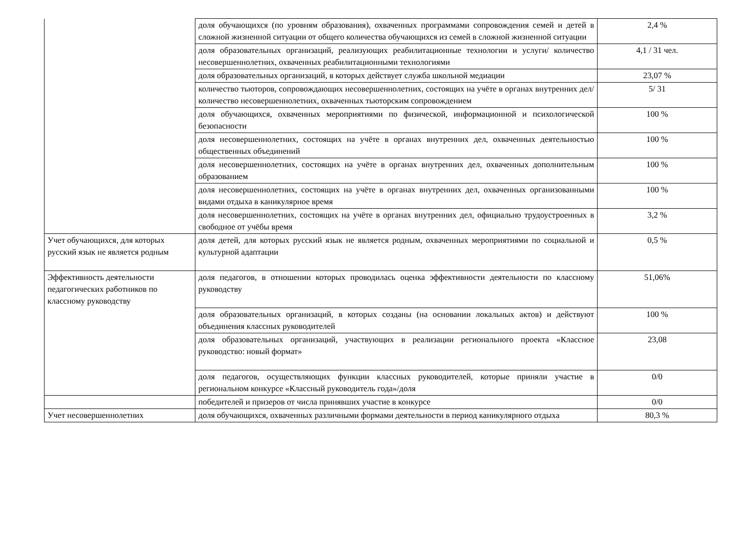| | доля обучающихся (по уровням образования), охваченных программами сопровождения семей и детей в сложной жизненной ситуации от общего количества обучающихся из семей в сложной жизненной ситуации | 2,4 % |
| | доля образовательных организаций, реализующих реабилитационные технологии и услуги/ количество несовершеннолетних, охваченных реабилитационными технологиями | 4,1 / 31 чел. |
| | доля образовательных организаций, в которых действует служба школьной медиации | 23,07 % |
| | количество тьюторов, сопровождающих несовершеннолетних, состоящих на учёте в органах внутренних дел/количество несовершеннолетних, охваченных тьюторским сопровождением | 5/ 31 |
| | доля обучающихся, охваченных мероприятиями по физической, информационной и психологической безопасности | 100 % |
| | доля несовершеннолетних, состоящих на учёте в органах внутренних дел, охваченных деятельностью общественных объединений | 100 % |
| | доля несовершеннолетних, состоящих на учёте в органах внутренних дел, охваченных дополнительным образованием | 100 % |
| | доля несовершеннолетних, состоящих на учёте в органах внутренних дел, охваченных организованными видами отдыха в каникулярное время | 100 % |
| | доля несовершеннолетних, состоящих на учёте в органах внутренних дел, официально трудоустроенных в свободное от учёбы время | 3,2 % |
| Учет обучающихся, для которых русский язык не является родным | доля детей, для которых русский язык не является родным, охваченных мероприятиями по социальной и культурной адаптации | 0,5 % |
| Эффективность деятельности педагогических работников по классному руководству | доля педагогов, в отношении которых проводилась оценка эффективности деятельности по классному руководству | 51,06% |
| | доля образовательных организаций, в которых созданы (на основании локальных актов) и действуют объединения классных руководителей | 100 % |
| | доля образовательных организаций, участвующих в реализации регионального проекта «Классное руководство: новый формат» | 23,08 |
| | доля педагогов, осуществляющих функции классных руководителей, которые приняли участие в региональном конкурсе «Классный руководитель года»/доля | 0/0 |
| | победителей и призеров от числа принявших участие в конкурсе | 0/0 |
| Учет несовершеннолетних | доля обучающихся, охваченных различными формами деятельности в период каникулярного отдыха | 80,3 % |